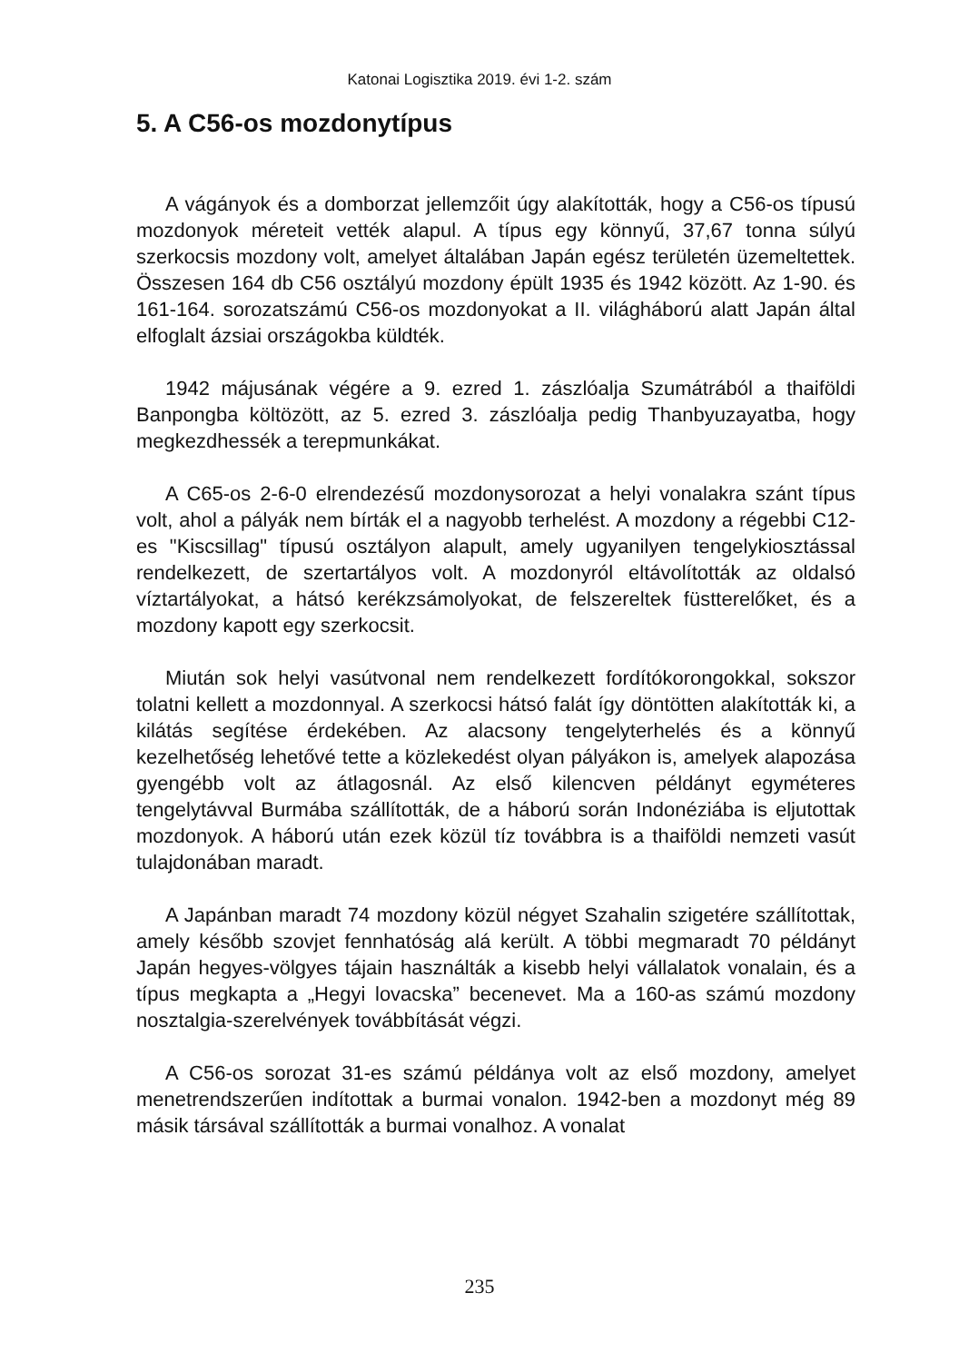Katonai Logisztika 2019. évi 1-2. szám
5. A C56-os mozdonytípus
A vágányok és a domborzat jellemzőit úgy alakították, hogy a C56-os típusú mozdonyok méreteit vették alapul. A típus egy könnyű, 37,67 tonna súlyú szerkocsis mozdony volt, amelyet általában Japán egész területén üzemeltettek. Összesen 164 db C56 osztályú mozdony épült 1935 és 1942 között. Az 1-90. és 161-164. sorozatszámú C56-os mozdonyokat a II. világháború alatt Japán által elfoglalt ázsiai országokba küldték.
1942 májusának végére a 9. ezred 1. zászlóalja Szumátrából a thaiföldi Banpongba költözött, az 5. ezred 3. zászlóalja pedig Thanbyuzayatba, hogy megkezdhessék a terepmunkákat.
A C65-os 2-6-0 elrendezésű mozdonysorozat a helyi vonalakra szánt típus volt, ahol a pályák nem bírták el a nagyobb terhelést. A mozdony a régebbi C12-es "Kiscsillag" típusú osztályon alapult, amely ugyanilyen tengelykiosztással rendelkezett, de szertartályos volt. A mozdonyról eltávolították az oldalsó víztartályokat, a hátsó kerékzsámolyokat, de felszereltek füstterelőket, és a mozdony kapott egy szerkocsit.
Miután sok helyi vasútvonal nem rendelkezett fordítókorongokkal, sokszor tolatni kellett a mozdonnyal. A szerkocsi hátsó falát így döntötten alakították ki, a kilátás segítése érdekében. Az alacsony tengelyterhelés és a könnyű kezelhetőség lehetővé tette a közlekedést olyan pályákon is, amelyek alapozása gyengébb volt az átlagosnál. Az első kilencven példányt egyméteres tengelytávval Burmába szállították, de a háború során Indonéziába is eljutottak mozdonyok. A háború után ezek közül tíz továbbra is a thaiföldi nemzeti vasút tulajdonában maradt.
A Japánban maradt 74 mozdony közül négyet Szahalin szigetére szállítottak, amely később szovjet fennhatóság alá került. A többi megmaradt 70 példányt Japán hegyes-völgyes tájain használták a kisebb helyi vállalatok vonalain, és a típus megkapta a „Hegyi lovacska” becenevet. Ma a 160-as számú mozdony nosztalgia-szerelvények továbbítását végzi.
A C56-os sorozat 31-es számú példánya volt az első mozdony, amelyet menetrendszerűen indítottak a burmai vonalon. 1942-ben a mozdonyt még 89 másik társával szállították a burmai vonalhoz. A vonalat
235